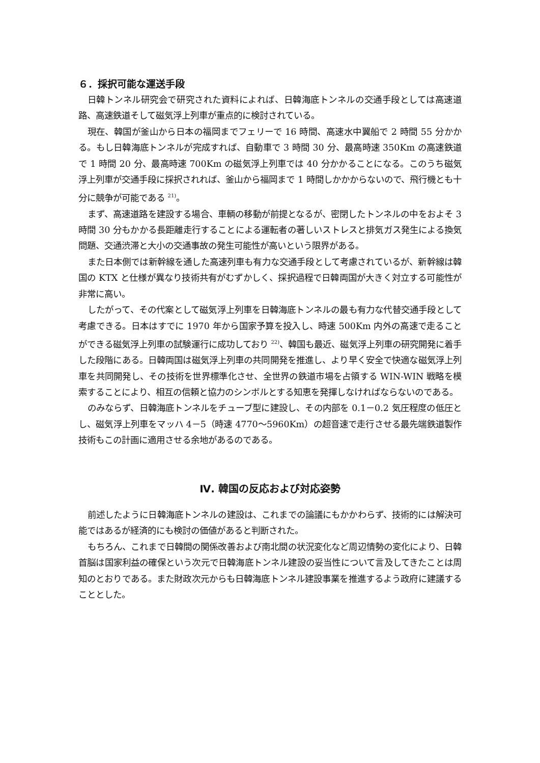６．採択可能な運送手段
日韓トンネル研究会で研究された資料によれば、日韓海底トンネルの交通手段としては高速道路、高速鉄道そして磁気浮上列車が重点的に検討されている。
現在、韓国が釜山から日本の福岡までフェリーで 16 時間、高速水中翼船で 2 時間 55 分かかる。もし日韓海底トンネルが完成すれば、自動車で 3 時間 30 分、最高時速 350Km の高速鉄道で 1 時間 20 分、最高時速 700Km の磁気浮上列車では 40 分かかることになる。このうち磁気浮上列車が交通手段に採択されれば、釜山から福岡まで 1 時間しかかからないので、飛行機とも十分に競争が可能である <sup>21)</sup>。
まず、高速道路を建設する場合、車輌の移動が前提となるが、密閉したトンネルの中をおよそ 3 時間 30 分もかかる長距離走行することによる運転者の著しいストレスと排気ガス発生による換気問題、交通渋滞と大小の交通事故の発生可能性が高いという限界がある。
また日本側では新幹線を通した高速列車も有力な交通手段として考慮されているが、新幹線は韓国の KTX と仕様が異なり技術共有がむずかしく、採択過程で日韓両国が大きく対立する可能性が非常に高い。
したがって、その代案として磁気浮上列車を日韓海底トンネルの最も有力な代替交通手段として考慮できる。日本はすでに 1970 年から国家予算を投入し、時速 500Km 内外の高速で走ることができる磁気浮上列車の試験運行に成功しており <sup>22)</sup>、韓国も最近、磁気浮上列車の研究開発に着手した段階にある。日韓両国は磁気浮上列車の共同開発を推進し、より早く安全で快適な磁気浮上列車を共同開発し、その技術を世界標準化させ、全世界の鉄道市場を占領する WIN-WIN 戦略を模索することにより、相互の信頼と協力のシンボルとする知恵を発揮しなければならないのである。
のみならず、日韓海底トンネルをチューブ型に建設し、その内部を 0.1－0.2 気圧程度の低圧とし、磁気浮上列車をマッハ 4－5（時速 4770～5960Km）の超音速で走行させる最先端鉄道製作技術もこの計画に適用させる余地があるのである。
Ⅳ. 韓国の反応および対応姿勢
前述したように日韓海底トンネルの建設は、これまでの論議にもかかわらず、技術的には解決可能ではあるが経済的にも検討の価値があると判断された。
もちろん、これまで日韓間の関係改善および南北間の状況変化など周辺情勢の変化により、日韓首脳は国家利益の確保という次元で日韓海底トンネル建設の妥当性について言及してきたことは周知のとおりである。また財政次元からも日韓海底トンネル建設事業を推進するよう政府に建議することとした。